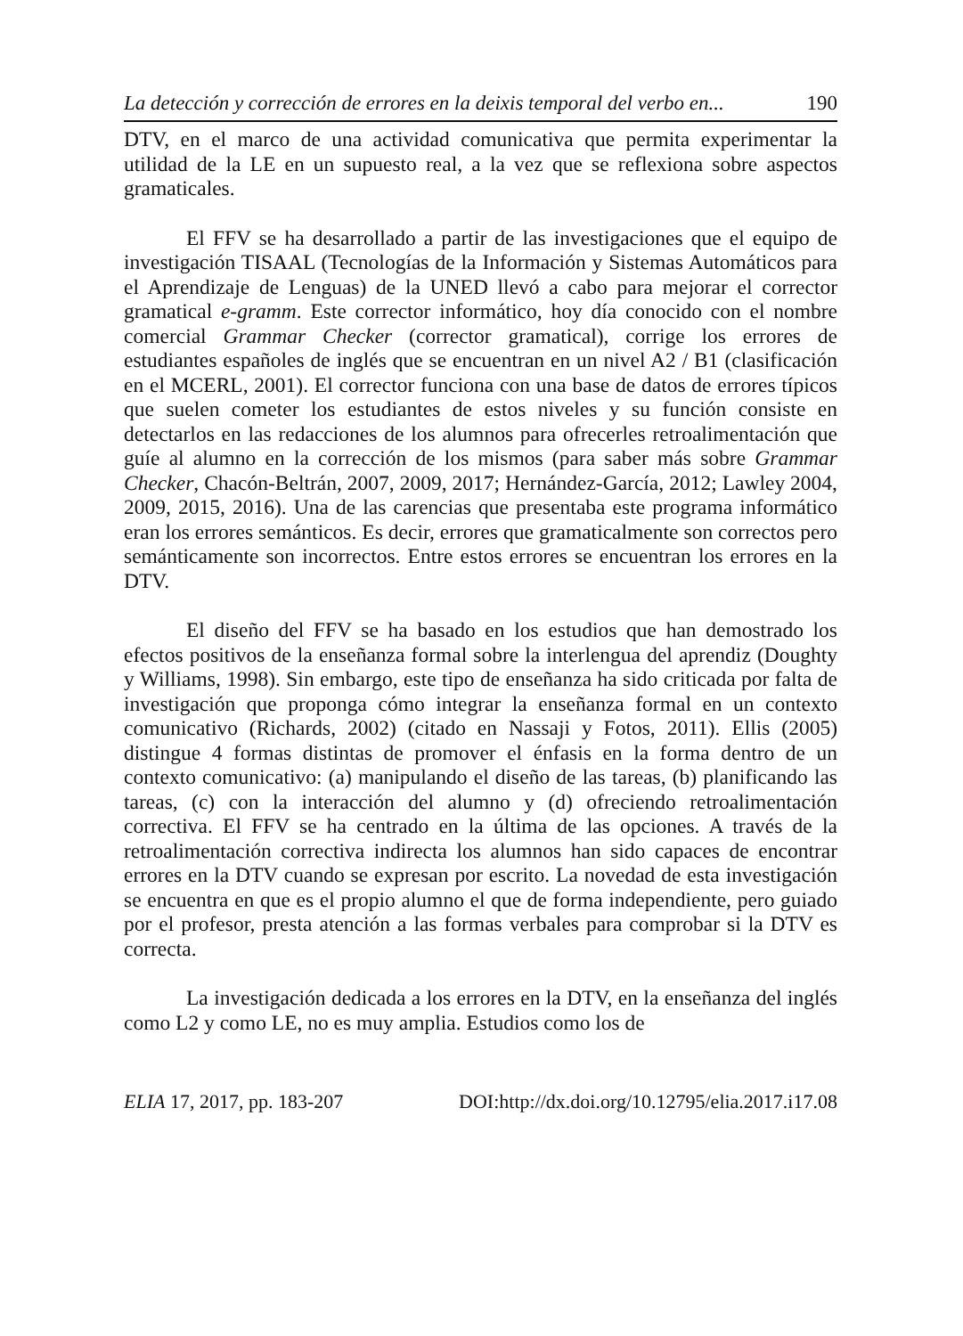La detección y corrección de errores en la deixis temporal del verbo en... 190
DTV, en el marco de una actividad comunicativa que permita experimentar la utilidad de la LE en un supuesto real, a la vez que se reflexiona sobre aspectos gramaticales.
El FFV se ha desarrollado a partir de las investigaciones que el equipo de investigación TISAAL (Tecnologías de la Información y Sistemas Automáticos para el Aprendizaje de Lenguas) de la UNED llevó a cabo para mejorar el corrector gramatical e-gramm. Este corrector informático, hoy día conocido con el nombre comercial Grammar Checker (corrector gramatical), corrige los errores de estudiantes españoles de inglés que se encuentran en un nivel A2 / B1 (clasificación en el MCERL, 2001). El corrector funciona con una base de datos de errores típicos que suelen cometer los estudiantes de estos niveles y su función consiste en detectarlos en las redacciones de los alumnos para ofrecerles retroalimentación que guíe al alumno en la corrección de los mismos (para saber más sobre Grammar Checker, Chacón-Beltrán, 2007, 2009, 2017; Hernández-García, 2012; Lawley 2004, 2009, 2015, 2016). Una de las carencias que presentaba este programa informático eran los errores semánticos. Es decir, errores que gramaticalmente son correctos pero semánticamente son incorrectos. Entre estos errores se encuentran los errores en la DTV.
El diseño del FFV se ha basado en los estudios que han demostrado los efectos positivos de la enseñanza formal sobre la interlengua del aprendiz (Doughty y Williams, 1998). Sin embargo, este tipo de enseñanza ha sido criticada por falta de investigación que proponga cómo integrar la enseñanza formal en un contexto comunicativo (Richards, 2002) (citado en Nassaji y Fotos, 2011). Ellis (2005) distingue 4 formas distintas de promover el énfasis en la forma dentro de un contexto comunicativo: (a) manipulando el diseño de las tareas, (b) planificando las tareas, (c) con la interacción del alumno y (d) ofreciendo retroalimentación correctiva. El FFV se ha centrado en la última de las opciones. A través de la retroalimentación correctiva indirecta los alumnos han sido capaces de encontrar errores en la DTV cuando se expresan por escrito. La novedad de esta investigación se encuentra en que es el propio alumno el que de forma independiente, pero guiado por el profesor, presta atención a las formas verbales para comprobar si la DTV es correcta.
La investigación dedicada a los errores en la DTV, en la enseñanza del inglés como L2 y como LE, no es muy amplia. Estudios como los de
ELIA 17, 2017, pp. 183-207 DOI:http://dx.doi.org/10.12795/elia.2017.i17.08